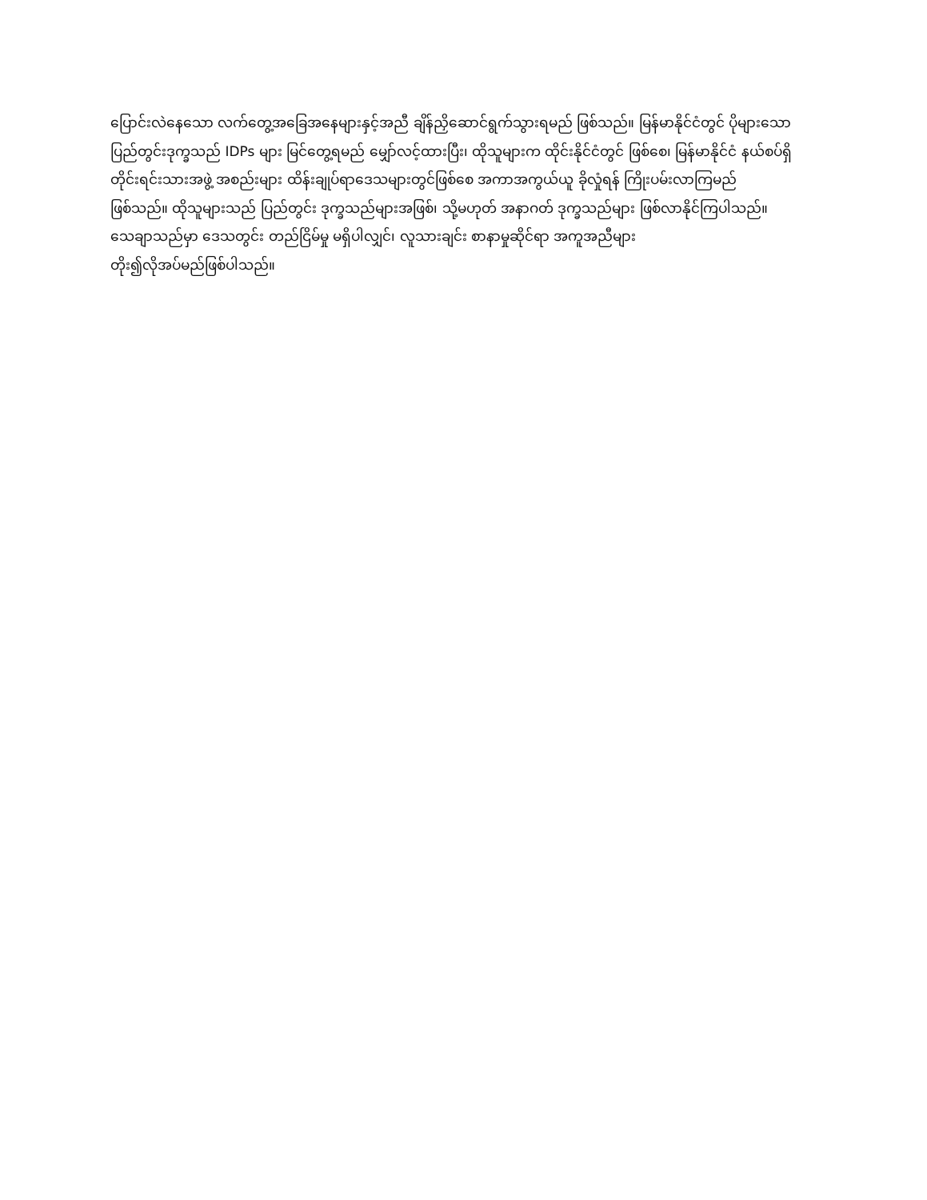ပြောင်းလဲနေသော လက်တွေ့အခြေအနေများနှင့်အညီ ချိန်ညှိဆောင်ရွက်သွားရမည် ဖြစ်သည်။ မြန်မာနိုင်ငံတွင် ပိုများသော
ပြည်တွင်းဒုက္ခသည် IDPs များ မြင်တွေ့ရမည် မျှော်လင့်ထားပြီး၊ ထိုသူများက ထိုင်းနိုင်ငံတွင် ဖြစ်စေ၊ မြန်မာနိုင်ငံ နယ်စပ်ရှိ
တိုင်းရင်းသားအဖွဲ့ အစည်းများ ထိန်းချုပ်ရာဒေသများတွင်ဖြစ်စေ အကာအကွယ်ယူ ခိုလှုံရန် ကြိုးပမ်းလာကြမည်
ဖြစ်သည်။ ထိုသူများသည် ပြည်တွင်း ဒုက္ခသည်များအဖြစ်၊ သို့မဟုတ် အနာဂတ် ဒုက္ခသည်များ ဖြစ်လာနိုင်ကြပါသည်။
သေချာသည်မှာ ဒေသတွင်း တည်ငြိမ်မှု မရှိပါလျှင်၊ လူသားချင်း စာနာမှုဆိုင်ရာ အကူအညီများ
တိုး၍လိုအပ်မည်ဖြစ်ပါသည်။